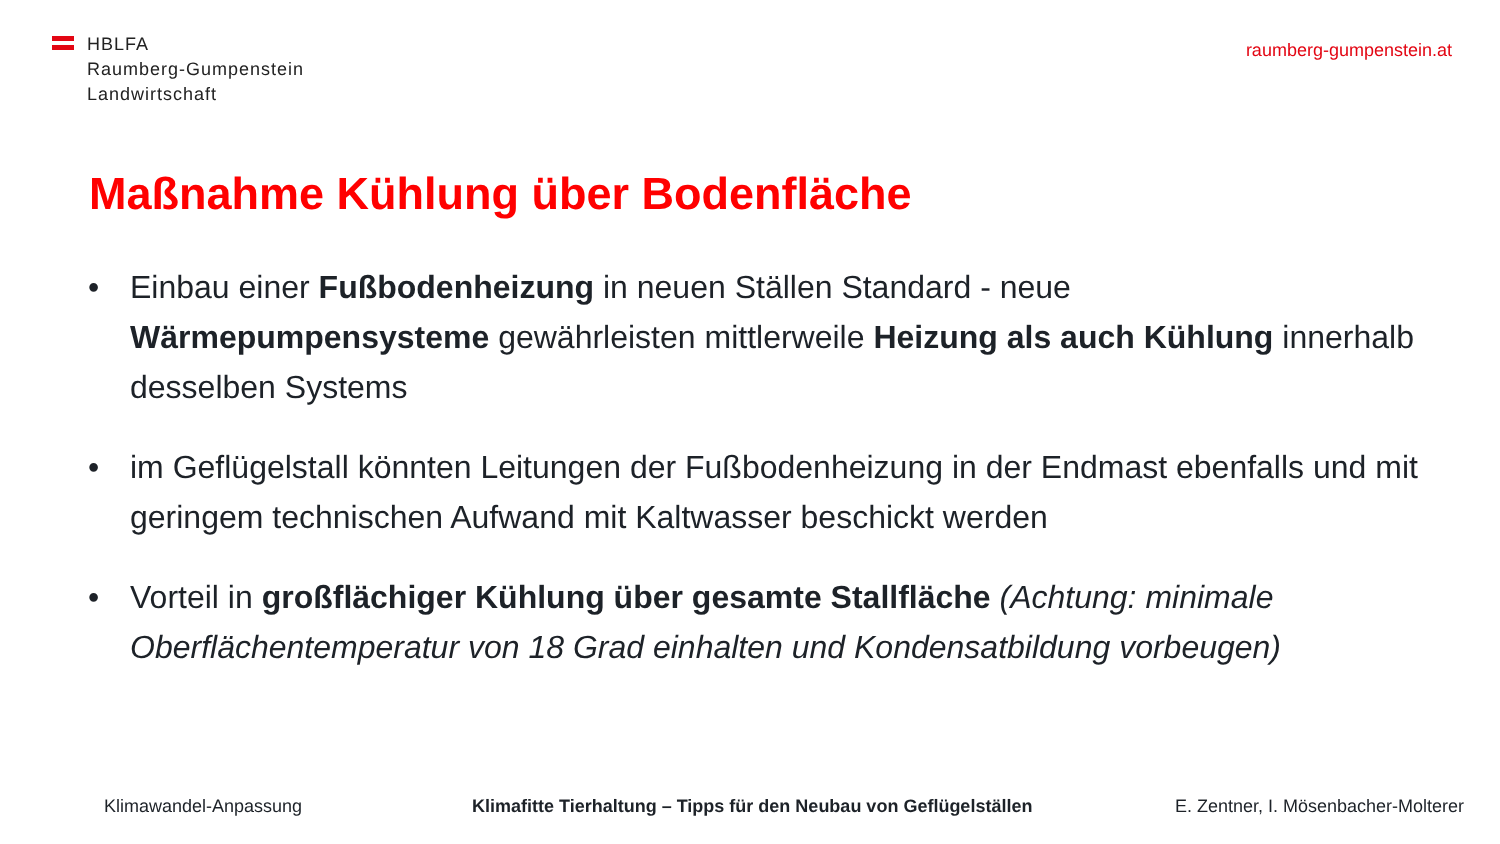HBLFA
Raumberg-Gumpenstein
Landwirtschaft
raumberg-gumpenstein.at
Maßnahme Kühlung über Bodenfläche
• Einbau einer Fußbodenheizung in neuen Ställen Standard - neue Wärmepumpensysteme gewährleisten mittlerweile Heizung als auch Kühlung innerhalb desselben Systems
• im Geflügelstall könnten Leitungen der Fußbodenheizung in der Endmast ebenfalls und mit geringem technischen Aufwand mit Kaltwasser beschickt werden
• Vorteil in großflächiger Kühlung über gesamte Stallfläche (Achtung: minimale Oberflächentemperatur von 18 Grad einhalten und Kondensatbildung vorbeugen)
Klimawandel-Anpassung
Klimafitte Tierhaltung – Tipps für den Neubau von Geflügelställen
E. Zentner, I. Mösenbacher-Molterer